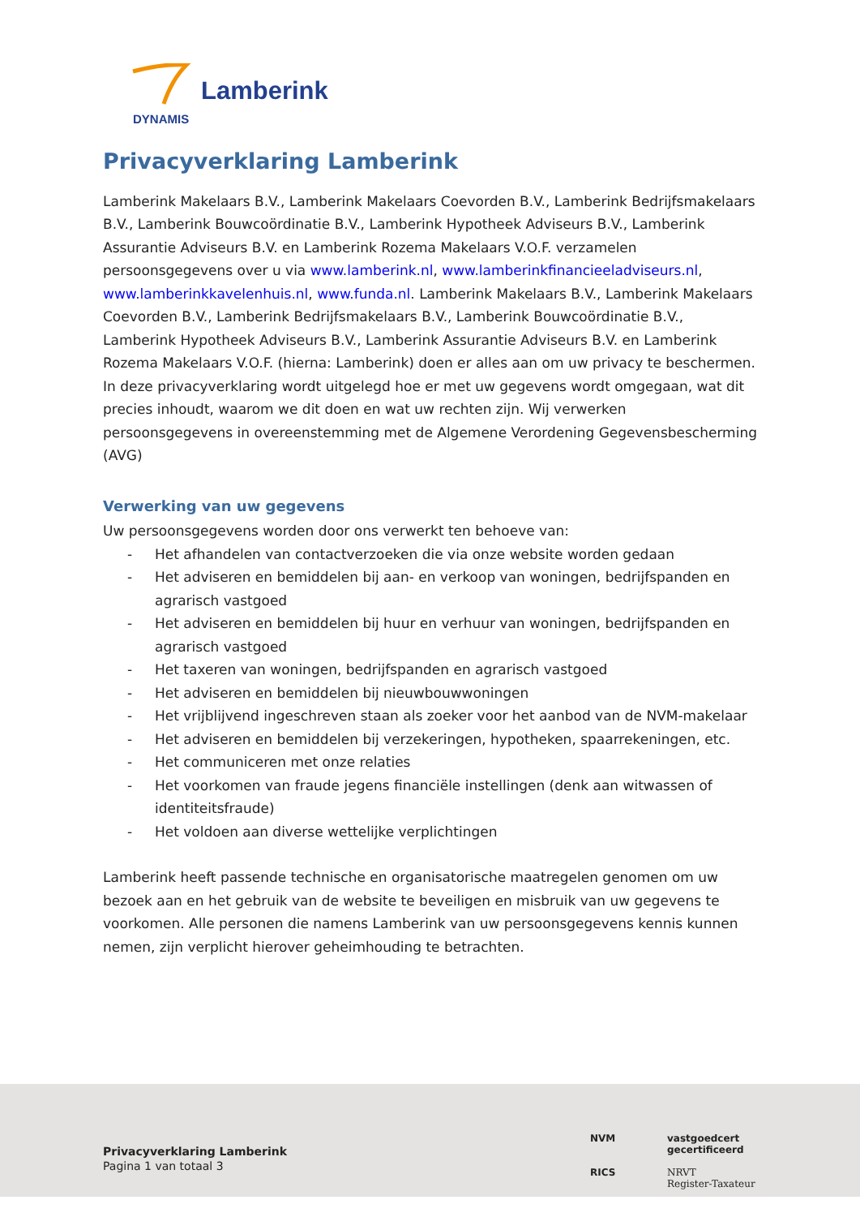Lamberink
DYNAMIS
Privacyverklaring Lamberink
Lamberink Makelaars B.V., Lamberink Makelaars Coevorden B.V., Lamberink Bedrijfsmakelaars B.V., Lamberink Bouwcoördinatie B.V., Lamberink Hypotheek Adviseurs B.V., Lamberink Assurantie Adviseurs B.V. en Lamberink Rozema Makelaars V.O.F. verzamelen persoonsgegevens over u via www.lamberink.nl, www.lamberinkfinancieeladviseurs.nl, www.lamberinkkavelenhuis.nl, www.funda.nl. Lamberink Makelaars B.V., Lamberink Makelaars Coevorden B.V., Lamberink Bedrijfsmakelaars B.V., Lamberink Bouwcoördinatie B.V., Lamberink Hypotheek Adviseurs B.V., Lamberink Assurantie Adviseurs B.V. en Lamberink Rozema Makelaars V.O.F. (hierna: Lamberink) doen er alles aan om uw privacy te beschermen. In deze privacyverklaring wordt uitgelegd hoe er met uw gegevens wordt omgegaan, wat dit precies inhoudt, waarom we dit doen en wat uw rechten zijn. Wij verwerken persoonsgegevens in overeenstemming met de Algemene Verordening Gegevensbescherming (AVG)
Verwerking van uw gegevens
Uw persoonsgegevens worden door ons verwerkt ten behoeve van:
- Het afhandelen van contactverzoeken die via onze website worden gedaan
- Het adviseren en bemiddelen bij aan- en verkoop van woningen, bedrijfspanden en agrarisch vastgoed
- Het adviseren en bemiddelen bij huur en verhuur van woningen, bedrijfspanden en agrarisch vastgoed
- Het taxeren van woningen, bedrijfspanden en agrarisch vastgoed
- Het adviseren en bemiddelen bij nieuwbouwwoningen
- Het vrijblijvend ingeschreven staan als zoeker voor het aanbod van de NVM-makelaar
- Het adviseren en bemiddelen bij verzekeringen, hypotheken, spaarrekeningen, etc.
- Het communiceren met onze relaties
- Het voorkomen van fraude jegens financiële instellingen (denk aan witwassen of identiteitsfraude)
- Het voldoen aan diverse wettelijke verplichtingen
Lamberink heeft passende technische en organisatorische maatregelen genomen om uw bezoek aan en het gebruik van de website te beveiligen en misbruik van uw gegevens te voorkomen. Alle personen die namens Lamberink van uw persoonsgegevens kennis kunnen nemen, zijn verplicht hierover geheimhouding te betrachten.
Privacyverklaring Lamberink
Pagina 1 van totaal 3
NVM
vastgoedcert
gecertificeerd
RICS
NRVT
Register-Taxateur